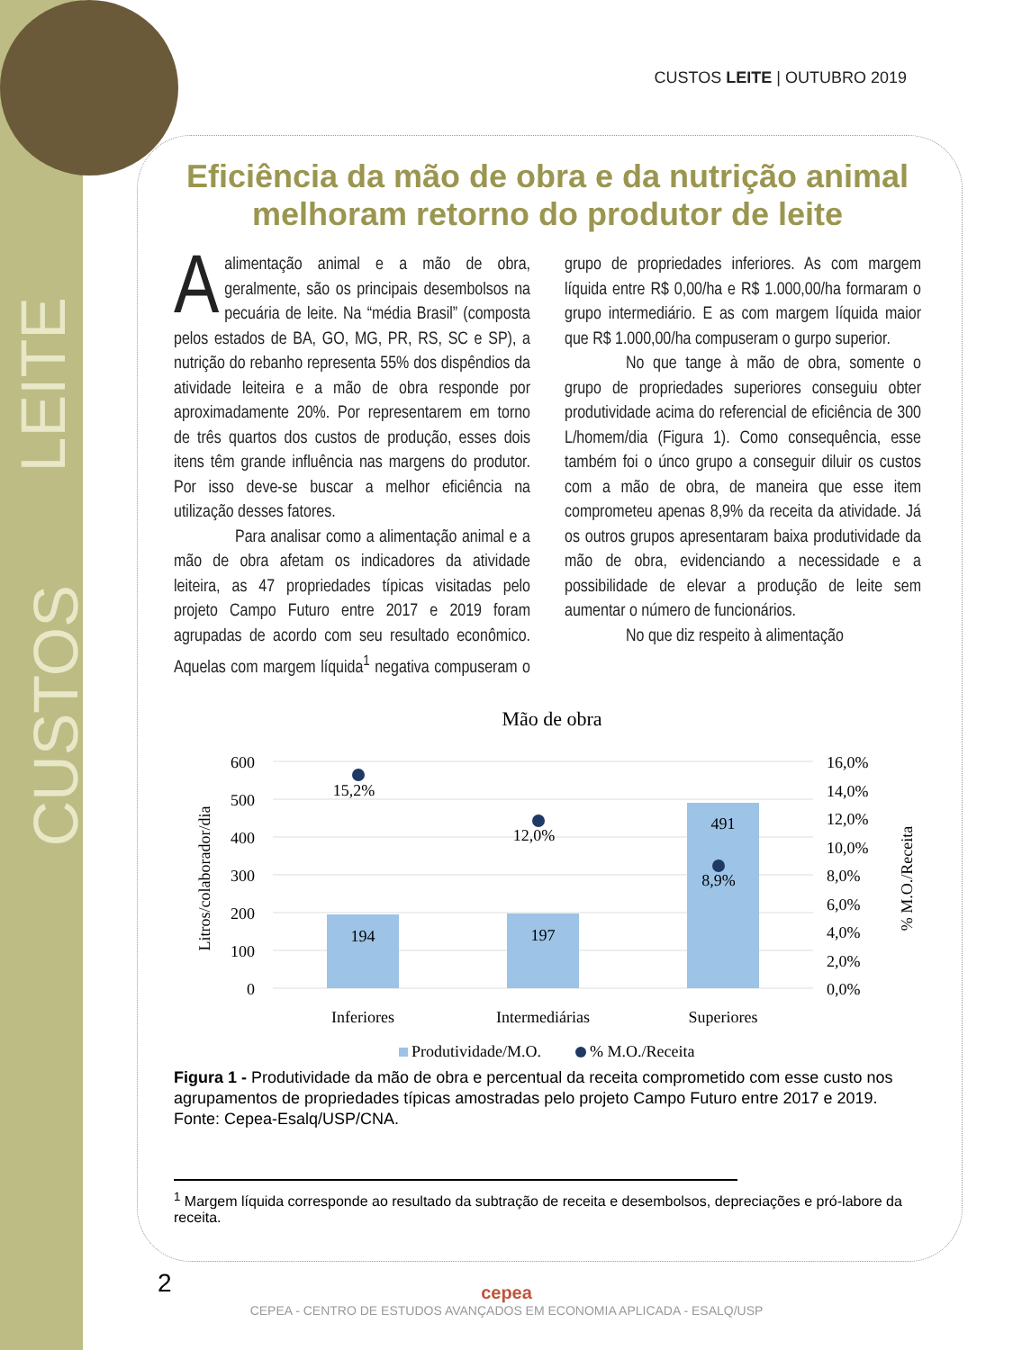LEITE
CUSTOS
CUSTOS LEITE | OUTUBRO 2019
Eficiência da mão de obra e da nutrição animal melhoram retorno do produtor de leite
Aalimentação animal e a mão de obra, geralmente, são os principais desembolsos na pecuária de leite. Na “média Brasil” (composta pelos estados de BA, GO, MG, PR, RS, SC e SP), a nutrição do rebanho representa 55% dos dispêndios da atividade leiteira e a mão de obra responde por aproximadamente 20%. Por representarem em torno de três quartos dos custos de produção, esses dois itens têm grande influência nas margens do produtor. Por isso deve-se buscar a melhor eficiência na utilização desses fatores.
Para analisar como a alimentação animal e a mão de obra afetam os indicadores da atividade leiteira, as 47 propriedades típicas visitadas pelo projeto Campo Futuro entre 2017 e 2019 foram agrupadas de acordo com seu resultado econômico. Aquelas com margem líquida<sup>1</sup> negativa compuseram o grupo de propriedades inferiores. As com margem líquida entre R$ 0,00/ha e R$ 1.000,00/ha formaram o grupo intermediário. E as com margem líquida maior que R$ 1.000,00/ha compuseram o gurpo superior.
No que tange à mão de obra, somente o grupo de propriedades superiores conseguiu obter produtividade acima do referencial de eficiência de 300 L/homem/dia (Figura 1). Como consequência, esse também foi o únco grupo a conseguir diluir os custos com a mão de obra, de maneira que esse item comprometeu apenas 8,9% da receita da atividade. Já os outros grupos apresentaram baixa produtividade da mão de obra, evidenciando a necessidade e a possibilidade de elevar a produção de leite sem aumentar o número de funcionários.
No que diz respeito à alimentação
Mão de obra
600
500
400
300
200
100
0
16,0%
14,0%
12,0%
10,0%
8,0%
6,0%
4,0%
2,0%
0,0%
Litros/colaborador/dia
% M.O./Receita
194
197
491
15,2%
12,0%
8,9%
Inferiores
Intermediárias
Superiores
Produtividade/M.O.
% M.O./Receita
Figura 1 - Produtividade da mão de obra e percentual da receita comprometido com esse custo nos agrupamentos de propriedades típicas amostradas pelo projeto Campo Futuro entre 2017 e 2019.
Fonte: Cepea-Esalq/USP/CNA.
<sup>1</sup> Margem líquida corresponde ao resultado da subtração de receita e desembolsos, depreciações e pró-labore da receita.
2
cepea
CEPEA - CENTRO DE ESTUDOS AVANÇADOS EM ECONOMIA APLICADA - ESALQ/USP